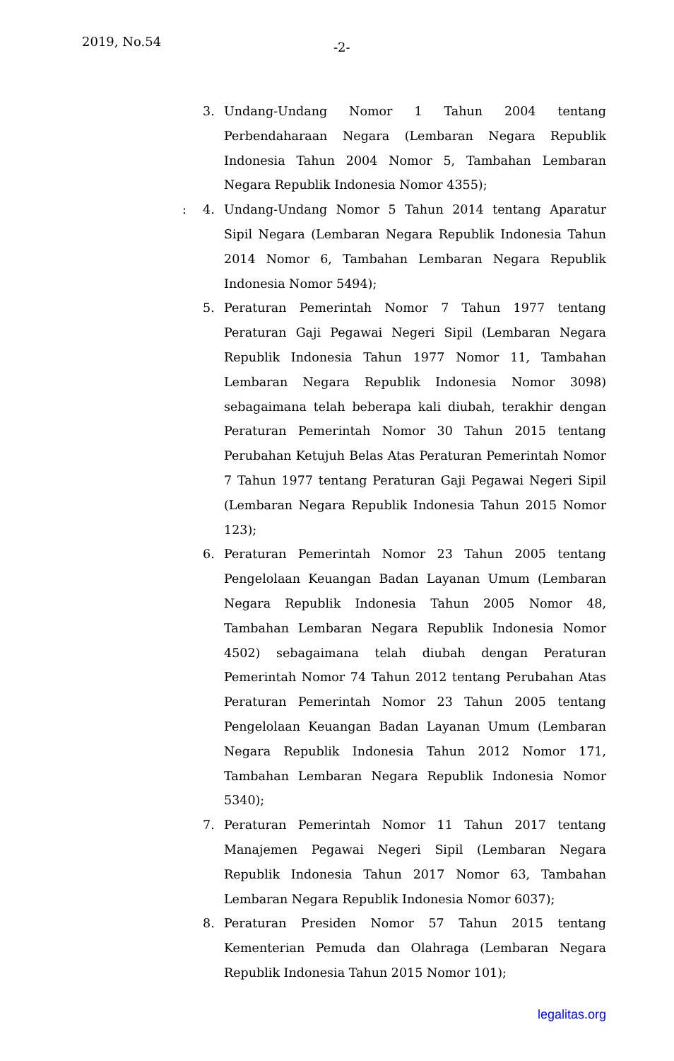2019, No.54 -2-
3. Undang-Undang Nomor 1 Tahun 2004 tentang Perbendaharaan Negara (Lembaran Negara Republik Indonesia Tahun 2004 Nomor 5, Tambahan Lembaran Negara Republik Indonesia Nomor 4355);
: 4. Undang-Undang Nomor 5 Tahun 2014 tentang Aparatur Sipil Negara (Lembaran Negara Republik Indonesia Tahun 2014 Nomor 6, Tambahan Lembaran Negara Republik Indonesia Nomor 5494);
5. Peraturan Pemerintah Nomor 7 Tahun 1977 tentang Peraturan Gaji Pegawai Negeri Sipil (Lembaran Negara Republik Indonesia Tahun 1977 Nomor 11, Tambahan Lembaran Negara Republik Indonesia Nomor 3098) sebagaimana telah beberapa kali diubah, terakhir dengan Peraturan Pemerintah Nomor 30 Tahun 2015 tentang Perubahan Ketujuh Belas Atas Peraturan Pemerintah Nomor 7 Tahun 1977 tentang Peraturan Gaji Pegawai Negeri Sipil (Lembaran Negara Republik Indonesia Tahun 2015 Nomor 123);
6. Peraturan Pemerintah Nomor 23 Tahun 2005 tentang Pengelolaan Keuangan Badan Layanan Umum (Lembaran Negara Republik Indonesia Tahun 2005 Nomor 48, Tambahan Lembaran Negara Republik Indonesia Nomor 4502) sebagaimana telah diubah dengan Peraturan Pemerintah Nomor 74 Tahun 2012 tentang Perubahan Atas Peraturan Pemerintah Nomor 23 Tahun 2005 tentang Pengelolaan Keuangan Badan Layanan Umum (Lembaran Negara Republik Indonesia Tahun 2012 Nomor 171, Tambahan Lembaran Negara Republik Indonesia Nomor 5340);
7. Peraturan Pemerintah Nomor 11 Tahun 2017 tentang Manajemen Pegawai Negeri Sipil (Lembaran Negara Republik Indonesia Tahun 2017 Nomor 63, Tambahan Lembaran Negara Republik Indonesia Nomor 6037);
8. Peraturan Presiden Nomor 57 Tahun 2015 tentang Kementerian Pemuda dan Olahraga (Lembaran Negara Republik Indonesia Tahun 2015 Nomor 101);
legalitas.org